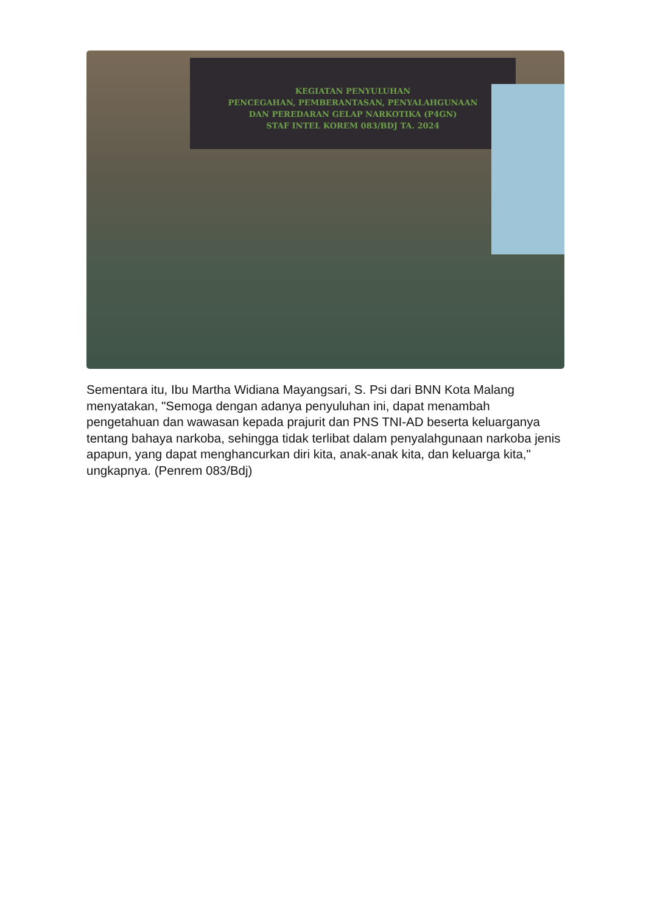KEGIATAN PENYULUHAN
PENCEGAHAN, PEMBERANTASAN, PENYALAHGUNAAN
DAN PEREDARAN GELAP NARKOTIKA (P4GN)
STAF INTEL KOREM 083/BDJ TA. 2024
Sementara itu, Ibu Martha Widiana Mayangsari, S. Psi dari BNN Kota Malang menyatakan, "Semoga dengan adanya penyuluhan ini, dapat menambah pengetahuan dan wawasan kepada prajurit dan PNS TNI-AD beserta keluarganya tentang bahaya narkoba, sehingga tidak terlibat dalam penyalahgunaan narkoba jenis apapun, yang dapat menghancurkan diri kita, anak-anak kita, dan keluarga kita," ungkapnya. (Penrem 083/Bdj)